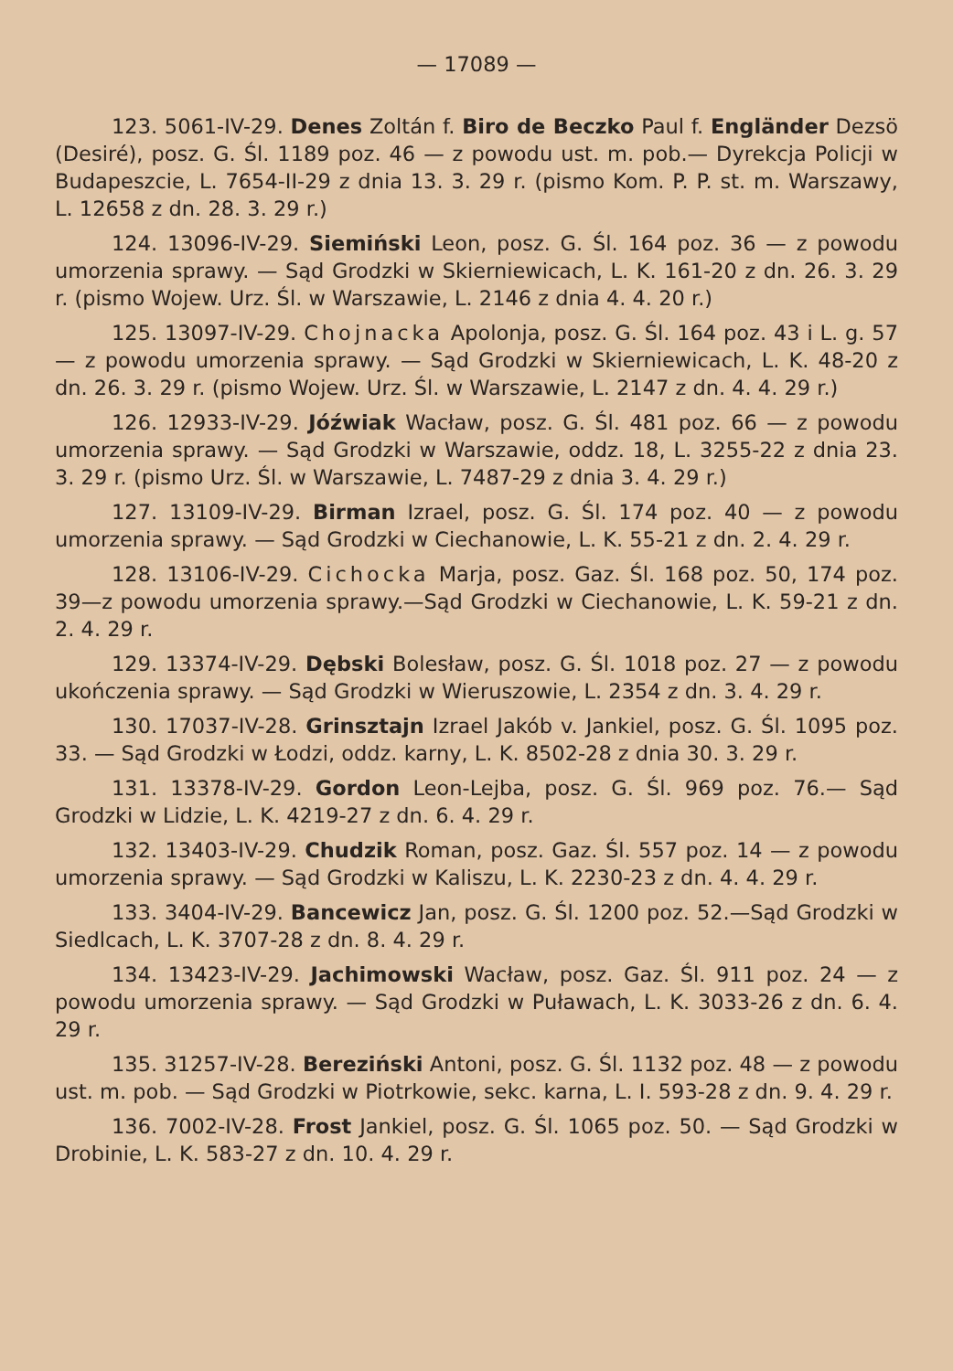— 17089 —
123. 5061-IV-29. Denes Zoltán f. Biro de Beczko Paul f. Engländer Dezsö (Desiré), posz. G. Śl. 1189 poz. 46 — z powodu ust. m. pob.— Dyrekcja Policji w Budapeszcie, L. 7654-II-29 z dnia 13. 3. 29 r. (pismo Kom. P. P. st. m. Warszawy, L. 12658 z dn. 28. 3. 29 r.)
124. 13096-IV-29. Siemiński Leon, posz. G. Śl. 164 poz. 36 — z powodu umorzenia sprawy. — Sąd Grodzki w Skierniewicach, L. K. 161-20 z dn. 26. 3. 29 r. (pismo Wojew. Urz. Śl. w Warszawie, L. 2146 z dnia 4. 4. 20 r.)
125. 13097-IV-29. Chojnacka Apolonja, posz. G. Śl. 164 poz. 43 i L. g. 57 — z powodu umorzenia sprawy. — Sąd Grodzki w Skierniewicach, L. K. 48-20 z dn. 26. 3. 29 r. (pismo Wojew. Urz. Śl. w Warszawie, L. 2147 z dn. 4. 4. 29 r.)
126. 12933-IV-29. Jóźwiak Wacław, posz. G. Śl. 481 poz. 66 — z powodu umorzenia sprawy. — Sąd Grodzki w Warszawie, oddz. 18, L. 3255-22 z dnia 23. 3. 29 r. (pismo Urz. Śl. w Warszawie, L. 7487-29 z dnia 3. 4. 29 r.)
127. 13109-IV-29. Birman Izrael, posz. G. Śl. 174 poz. 40 — z powodu umorzenia sprawy. — Sąd Grodzki w Ciechanowie, L. K. 55-21 z dn. 2. 4. 29 r.
128. 13106-IV-29. Cichocka Marja, posz. Gaz. Śl. 168 poz. 50, 174 poz. 39—z powodu umorzenia sprawy.—Sąd Grodzki w Ciechanowie, L. K. 59-21 z dn. 2. 4. 29 r.
129. 13374-IV-29. Dębski Bolesław, posz. G. Śl. 1018 poz. 27 — z powodu ukończenia sprawy. — Sąd Grodzki w Wieruszowie, L. 2354 z dn. 3. 4. 29 r.
130. 17037-IV-28. Grinsztajn Izrael Jakób v. Jankiel, posz. G. Śl. 1095 poz. 33. — Sąd Grodzki w Łodzi, oddz. karny, L. K. 8502-28 z dnia 30. 3. 29 r.
131. 13378-IV-29. Gordon Leon-Lejba, posz. G. Śl. 969 poz. 76.— Sąd Grodzki w Lidzie, L. K. 4219-27 z dn. 6. 4. 29 r.
132. 13403-IV-29. Chudzik Roman, posz. Gaz. Śl. 557 poz. 14 — z powodu umorzenia sprawy. — Sąd Grodzki w Kaliszu, L. K. 2230-23 z dn. 4. 4. 29 r.
133. 3404-IV-29. Bancewicz Jan, posz. G. Śl. 1200 poz. 52.—Sąd Grodzki w Siedlcach, L. K. 3707-28 z dn. 8. 4. 29 r.
134. 13423-IV-29. Jachimowski Wacław, posz. Gaz. Śl. 911 poz. 24 — z powodu umorzenia sprawy. — Sąd Grodzki w Puławach, L. K. 3033-26 z dn. 6. 4. 29 r.
135. 31257-IV-28. Bereziński Antoni, posz. G. Śl. 1132 poz. 48 — z powodu ust. m. pob. — Sąd Grodzki w Piotrkowie, sekc. karna, L. I. 593-28 z dn. 9. 4. 29 r.
136. 7002-IV-28. Frost Jankiel, posz. G. Śl. 1065 poz. 50. — Sąd Grodzki w Drobinie, L. K. 583-27 z dn. 10. 4. 29 r.